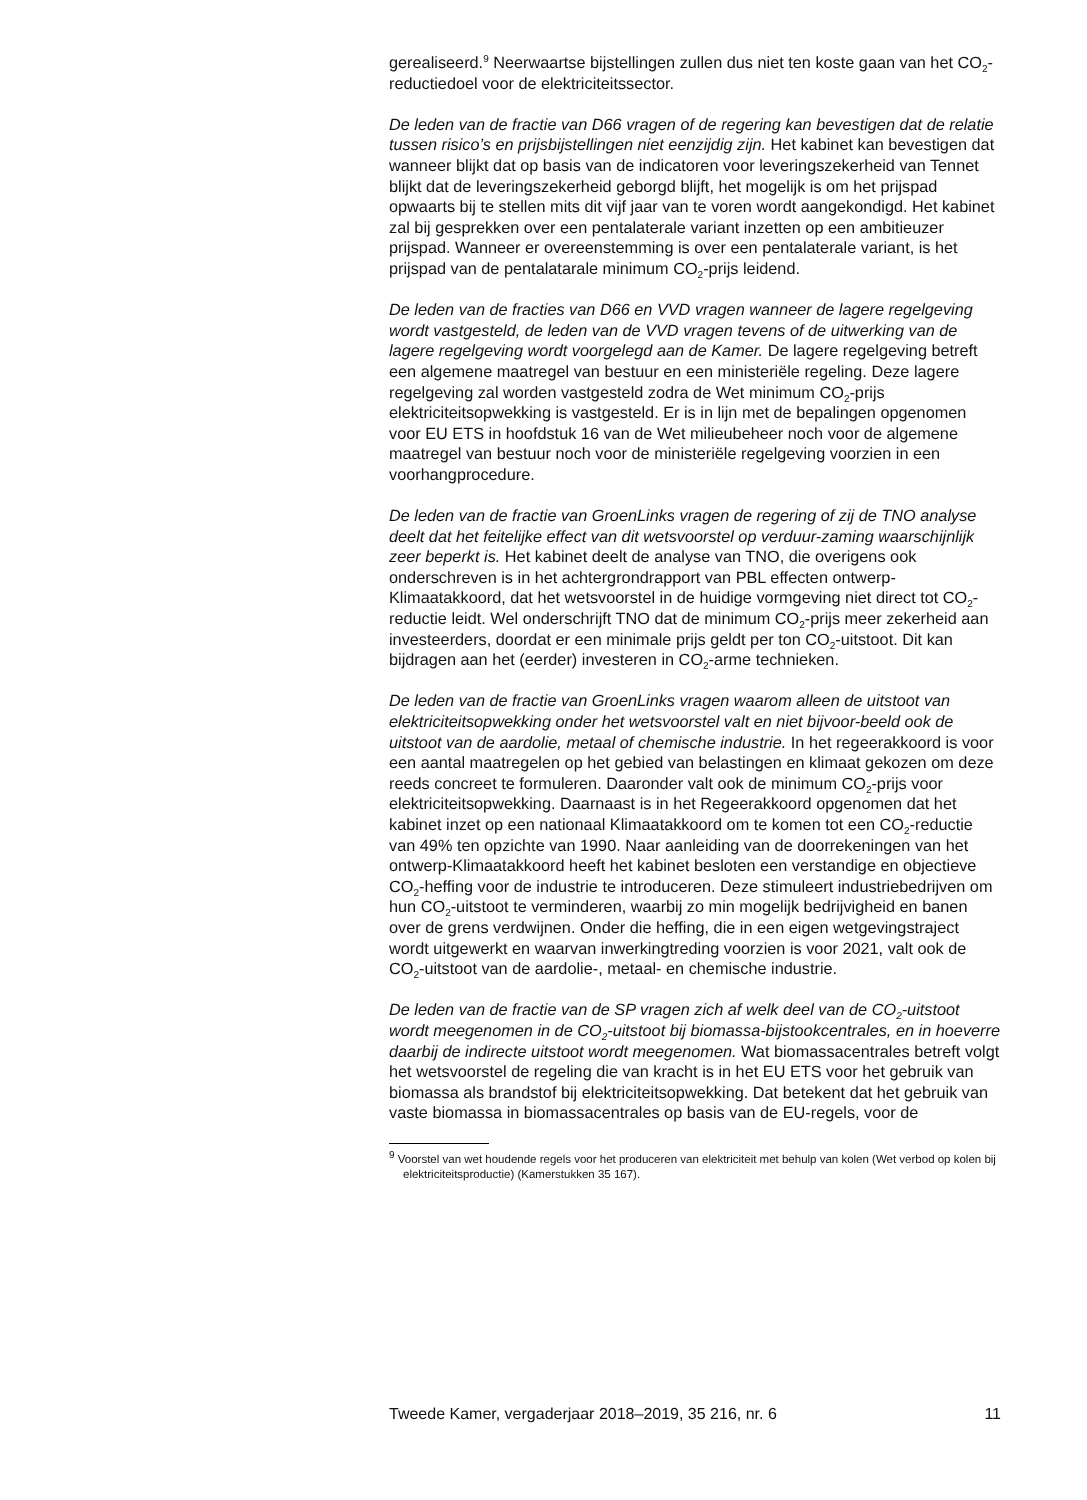gerealiseerd.<sup>9</sup> Neerwaartse bijstellingen zullen dus niet ten koste gaan van het CO<sub>2</sub>-reductiedoel voor de elektriciteitssector.
De leden van de fractie van D66 vragen of de regering kan bevestigen dat de relatie tussen risico’s en prijsbijstellingen niet eenzijdig zijn. Het kabinet kan bevestigen dat wanneer blijkt dat op basis van de indicatoren voor leveringszekerheid van Tennet blijkt dat de leveringszekerheid geborgd blijft, het mogelijk is om het prijspad opwaarts bij te stellen mits dit vijf jaar van te voren wordt aangekondigd. Het kabinet zal bij gesprekken over een pentalaterale variant inzetten op een ambitieuzer prijspad. Wanneer er overeenstemming is over een pentalaterale variant, is het prijspad van de pentalatarale minimum CO<sub>2</sub>-prijs leidend.
De leden van de fracties van D66 en VVD vragen wanneer de lagere regelgeving wordt vastgesteld, de leden van de VVD vragen tevens of de uitwerking van de lagere regelgeving wordt voorgelegd aan de Kamer. De lagere regelgeving betreft een algemene maatregel van bestuur en een ministeriële regeling. Deze lagere regelgeving zal worden vastgesteld zodra de Wet minimum CO<sub>2</sub>-prijs elektriciteitsopwekking is vastgesteld. Er is in lijn met de bepalingen opgenomen voor EU ETS in hoofdstuk 16 van de Wet milieubeheer noch voor de algemene maatregel van bestuur noch voor de ministeriële regelgeving voorzien in een voorhangprocedure.
De leden van de fractie van GroenLinks vragen de regering of zij de TNO analyse deelt dat het feitelijke effect van dit wetsvoorstel op verduur-zaming waarschijnlijk zeer beperkt is. Het kabinet deelt de analyse van TNO, die overigens ook onderschreven is in het achtergrondrapport van PBL effecten ontwerp-Klimaatakkoord, dat het wetsvoorstel in de huidige vormgeving niet direct tot CO<sub>2</sub>-reductie leidt. Wel onderschrijft TNO dat de minimum CO<sub>2</sub>-prijs meer zekerheid aan investeerders, doordat er een minimale prijs geldt per ton CO<sub>2</sub>-uitstoot. Dit kan bijdragen aan het (eerder) investeren in CO<sub>2</sub>-arme technieken.
De leden van de fractie van GroenLinks vragen waarom alleen de uitstoot van elektriciteitsopwekking onder het wetsvoorstel valt en niet bijvoor-beeld ook de uitstoot van de aardolie, metaal of chemische industrie. In het regeerakkoord is voor een aantal maatregelen op het gebied van belastingen en klimaat gekozen om deze reeds concreet te formuleren. Daaronder valt ook de minimum CO<sub>2</sub>-prijs voor elektriciteitsopwekking. Daarnaast is in het Regeerakkoord opgenomen dat het kabinet inzet op een nationaal Klimaatakkoord om te komen tot een CO<sub>2</sub>-reductie van 49% ten opzichte van 1990. Naar aanleiding van de doorrekeningen van het ontwerp-Klimaatakkoord heeft het kabinet besloten een verstandige en objectieve CO<sub>2</sub>-heffing voor de industrie te introduceren. Deze stimuleert industriebedrijven om hun CO<sub>2</sub>-uitstoot te verminderen, waarbij zo min mogelijk bedrijvigheid en banen over de grens verdwijnen. Onder die heffing, die in een eigen wetgevingstraject wordt uitgewerkt en waarvan inwerkingtreding voorzien is voor 2021, valt ook de CO<sub>2</sub>-uitstoot van de aardolie-, metaal- en chemische industrie.
De leden van de fractie van de SP vragen zich af welk deel van de CO<sub>2</sub>-uitstoot wordt meegenomen in de CO<sub>2</sub>-uitstoot bij biomassa-bijstookcentrales, en in hoeverre daarbij de indirecte uitstoot wordt meegenomen. Wat biomassacentrales betreft volgt het wetsvoorstel de regeling die van kracht is in het EU ETS voor het gebruik van biomassa als brandstof bij elektriciteitsopwekking. Dat betekent dat het gebruik van vaste biomassa in biomassacentrales op basis van de EU-regels, voor de
<sup>9</sup> Voorstel van wet houdende regels voor het produceren van elektriciteit met behulp van kolen (Wet verbod op kolen bij elektriciteitsproductie) (Kamerstukken 35 167).
Tweede Kamer, vergaderjaar 2018–2019, 35 216, nr. 6 11